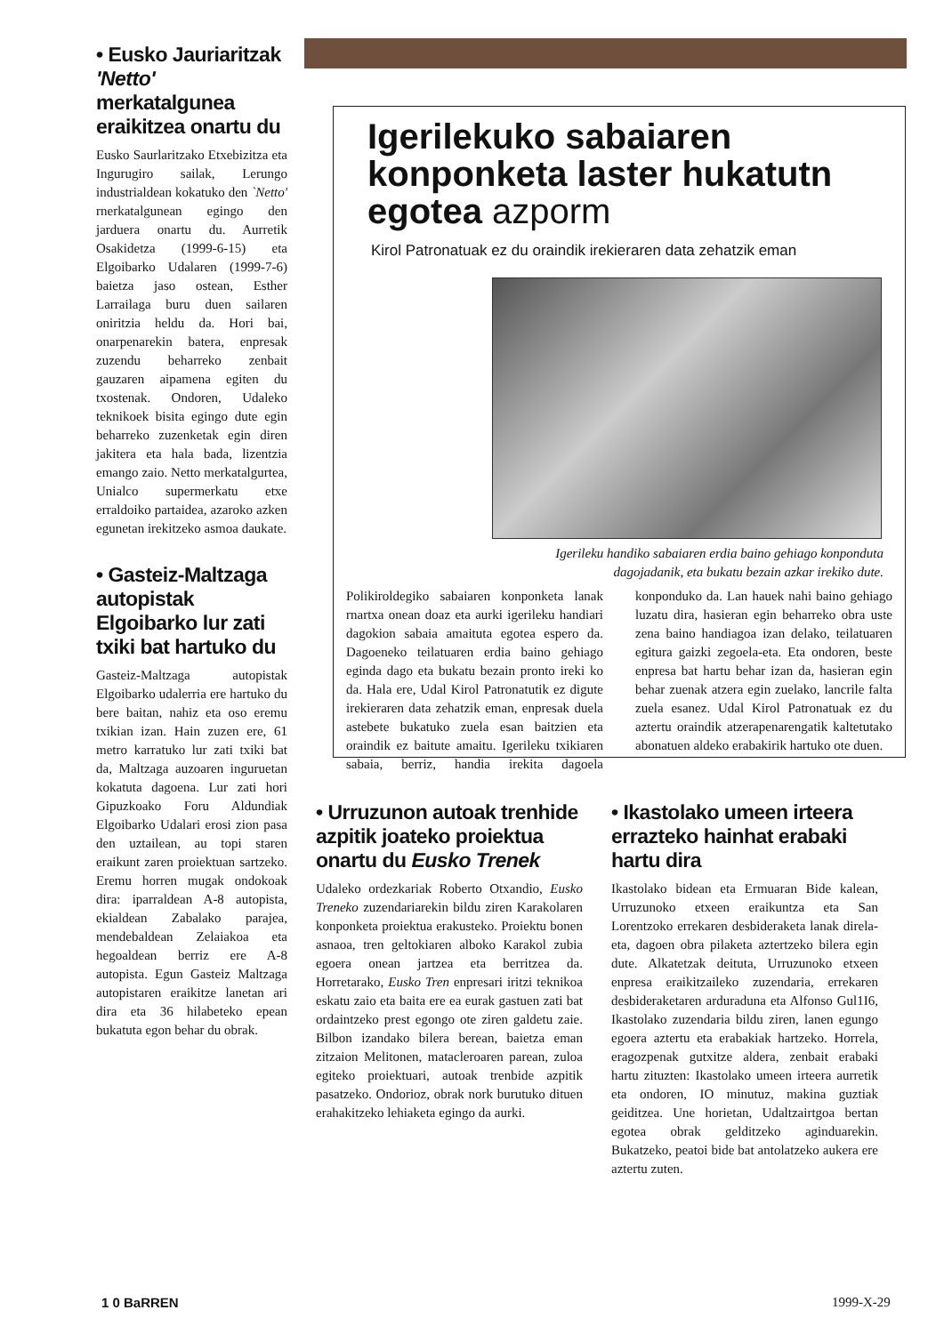• Eusko Jauriaritzak 'Netto' merkatalgunea eraikitzea onartu du
Eusko Saurlaritzako Etxebizitza eta Ingurugiro sailak, Lerungo industrialdean kokatuko den `Netto' rnerkatalgunean egingo den jarduera onartu du. Aurretik Osakidetza (1999-6-15) eta Elgoibarko Udalaren (1999-7-6) baietza jaso ostean, Esther Larrailaga buru duen sailaren oniritzia heldu da. Hori bai, onarpenarekin batera, enpresak zuzendu beharreko zenbait gauzaren aipamena egiten du txostenak. Ondoren, Udaleko teknikoek bisita egingo dute egin beharreko zuzenketak egin diren jakitera eta hala bada, lizentzia emango zaio. Netto merkatalgurtea, Unialco supermerkatu etxe erraldoiko partaidea, azaroko azken egunetan irekitzeko asmoa daukate.
• Gasteiz-Maltzaga autopistak Elgoibarko lur zati txiki bat hartuko du
Gasteiz-Maltzaga autopistak Elgoibarko udalerria ere hartuko du bere baitan, nahiz eta oso eremu txikian izan. Hain zuzen ere, 61 metro karratuko lur zati txiki bat da, Maltzaga auzoaren inguruetan kokatuta dagoena. Lur zati hori Gipuzkoako Foru Aldundiak Elgoibarko Udalari erosi zion pasa den uztailean, au topi staren eraikunt zaren proiektuan sartzeko. Eremu horren mugak ondokoak dira: iparraldean A-8 autopista, ekialdean Zabalako parajea, mendebaldean Zelaiakoa eta hegoaldean berriz ere A-8 autopista. Egun Gasteiz Maltzaga autopistaren eraikitze lanetan ari dira eta 36 hilabeteko epean bukatuta egon behar du obrak.
Igerilekuko sabaiaren konponketa laster hukatutn egotea azporm
Kirol Patronatuak ez du oraindik irekieraren data zehatzik eman
Igerileku handiko sabaiaren erdia baino gehiago konponduta dagojadanik, eta bukatu bezain azkar irekiko dute.
Polikiroldegiko sabaiaren konponketa lanak rnartxa onean doaz eta aurki igerileku handiari dagokion sabaia amaituta egotea espero da. Dagoeneko teilatuaren erdia baino gehiago eginda dago eta bukatu bezain pronto ireki ko da. Hala ere, Udal Kirol Patronatutik ez digute irekieraren data zehatzik eman, enpresak duela astebete bukatuko zuela esan baitzien eta oraindik ez baitute amaitu. Igerileku txikiaren sabaia, berriz, handia irekita dagoela konponduko da. Lan hauek nahi baino gehiago luzatu dira, hasieran egin beharreko obra uste zena baino handiagoa izan delako, teilatuaren egitura gaizki zegoela-eta. Eta ondoren, beste enpresa bat hartu behar izan da, hasieran egin behar zuenak atzera egin zuelako, lancrile falta zuela esanez. Udal Kirol Patronatuak ez du aztertu oraindik atzerapenarengatik kaltetutako abonatuen aldeko erabakirik hartuko ote duen.
• Urruzunon autoak trenhide azpitik joateko proiektua onartu du Eusko Trenek
Udaleko ordezkariak Roberto Otxandio, Eusko Treneko zuzendariarekin bildu ziren Karakolaren konponketa proiektua erakusteko. Proiektu bonen asnaoa, tren geltokiaren alboko Karakol zubia egoera onean jartzea eta berritzea da. Horretarako, Eusko Tren enpresari iritzi teknikoa eskatu zaio eta baita ere ea eurak gastuen zati bat ordaintzeko prest egongo ote ziren galdetu zaie. Bilbon izandako bilera berean, baietza eman zitzaion Melitonen, matacleroaren parean, zuloa egiteko proiektuari, autoak trenbide azpitik pasatzeko. Ondorioz, obrak nork burutuko dituen erahakitzeko lehiaketa egingo da aurki.
• Ikastolako umeen irteera errazteko hainhat erabaki hartu dira
Ikastolako bidean eta Ermuaran Bide kalean, Urruzunoko etxeen eraikuntza eta San Lorentzoko errekaren desbideraketa lanak direla-eta, dagoen obra pilaketa aztertzeko bilera egin dute. Alkatetzak deituta, Urruzunoko etxeen enpresa eraikitzaileko zuzendaria, errekaren desbideraketaren arduraduna eta Alfonso Gul1I6, Ikastolako zuzendaria bildu ziren, lanen egungo egoera aztertu eta erabakiak hartzeko. Horrela, eragozpenak gutxitze aldera, zenbait erabaki hartu zituzten: Ikastolako umeen irteera aurretik eta ondoren, IO minutuz, makina guztiak geiditzea. Une horietan, Udaltzairtgoa bertan egotea obrak gelditzeko aginduarekin. Bukatzeko, peatoi bide bat antolatzeko aukera ere aztertu zuten.
1 0 BaRREN 1999-X-29